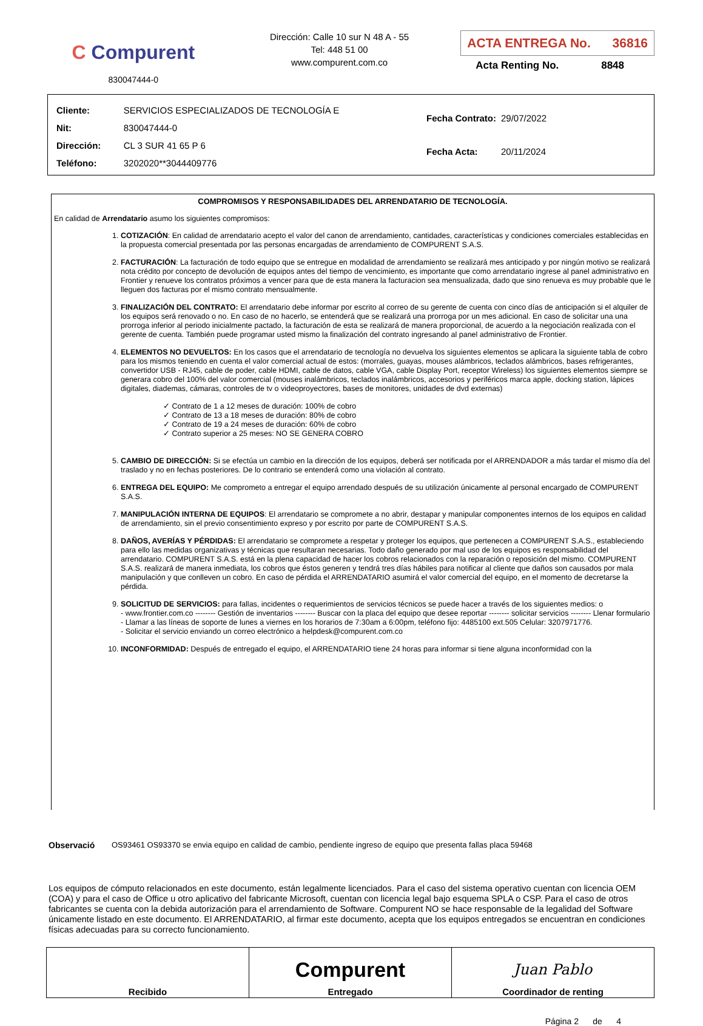C Compurent
830047444-0
Dirección: Calle 10 sur N 48 A - 55
Tel: 448 51 00
www.compurent.com.co
ACTA ENTREGA No. 36816
Acta Renting No. 8848
| Cliente: | SERVICIOS ESPECIALIZADOS DE TECNOLOGÍA E |
| Nit: | 830047444-0 |
| Dirección: | CL 3 SUR 41 65 P 6 |
| Teléfono: | 3202020**3044409776 |
| Fecha Contrato: | 29/07/2022 |
| Fecha Acta: | 20/11/2024 |
COMPROMISOS Y RESPONSABILIDADES DEL ARRENDATARIO DE TECNOLOGÍA.
En calidad de Arrendatario asumo los siguientes compromisos:
1. COTIZACIÓN: En calidad de arrendatario acepto el valor del canon de arrendamiento, cantidades, características y condiciones comerciales establecidas en la propuesta comercial presentada por las personas encargadas de arrendamiento de COMPURENT S.A.S.
2. FACTURACIÓN: La facturación de todo equipo que se entregue en modalidad de arrendamiento se realizará mes anticipado y por ningún motivo se realizará nota crédito por concepto de devolución de equipos antes del tiempo de vencimiento, es importante que como arrendatario ingrese al panel administrativo en Frontier y renueve los contratos próximos a vencer para que de esta manera la facturacion sea mensualizada, dado que sino renueva es muy probable que le lleguen dos facturas por el mismo contrato mensualmente.
3. FINALIZACIÓN DEL CONTRATO: El arrendatario debe informar por escrito al correo de su gerente de cuenta con cinco días de anticipación si el alquiler de los equipos será renovado o no. En caso de no hacerlo, se entenderá que se realizará una prorroga por un mes adicional. En caso de solicitar una una prorroga inferior al periodo inicialmente pactado, la facturación de esta se realizará de manera proporcional, de acuerdo a la negociación realizada con el gerente de cuenta. También puede programar usted mismo la finalización del contrato ingresando al panel administrativo de Frontier.
4. ELEMENTOS NO DEVUELTOS: En los casos que el arrendatario de tecnología no devuelva los siguientes elementos se aplicara la siguiente tabla de cobro para los mismos teniendo en cuenta el valor comercial actual de estos: (morrales, guayas, mouses alámbricos, teclados alámbricos, bases refrigerantes, convertidor USB - RJ45, cable de poder, cable HDMI, cable de datos, cable VGA, cable Display Port, receptor Wireless) los siguientes elementos siempre se generara cobro del 100% del valor comercial (mouses inalámbricos, teclados inalámbricos, accesorios y periféricos marca apple, docking station, lápices digitales, diademas, cámaras, controles de tv o videoproyectores, bases de monitores, unidades de dvd externas)
✓ Contrato de 1 a 12 meses de duración: 100% de cobro
✓ Contrato de 13 a 18 meses de duración: 80% de cobro
✓ Contrato de 19 a 24 meses de duración: 60% de cobro
✓ Contrato superior a 25 meses: NO SE GENERA COBRO
5. CAMBIO DE DIRECCIÓN: Si se efectúa un cambio en la dirección de los equipos, deberá ser notificada por el ARRENDADOR a más tardar el mismo día del traslado y no en fechas posteriores. De lo contrario se entenderá como una violación al contrato.
6. ENTREGA DEL EQUIPO: Me comprometo a entregar el equipo arrendado después de su utilización únicamente al personal encargado de COMPURENT S.A.S.
7. MANIPULACIÓN INTERNA DE EQUIPOS: El arrendatario se compromete a no abrir, destapar y manipular componentes internos de los equipos en calidad de arrendamiento, sin el previo consentimiento expreso y por escrito por parte de COMPURENT S.A.S.
8. DAÑOS, AVERÍAS Y PÉRDIDAS: El arrendatario se compromete a respetar y proteger los equipos, que pertenecen a COMPURENT S.A.S., estableciendo para ello las medidas organizativas y técnicas que resultaran necesarias. Todo daño generado por mal uso de los equipos es responsabilidad del arrendatario. COMPURENT S.A.S. está en la plena capacidad de hacer los cobros relacionados con la reparación o reposición del mismo. COMPURENT S.A.S. realizará de manera inmediata, los cobros que éstos generen y tendrá tres días hábiles para notificar al cliente que daños son causados por mala manipulación y que conlleven un cobro. En caso de pérdida el ARRENDATARIO asumirá el valor comercial del equipo, en el momento de decretarse la pérdida.
9. SOLICITUD DE SERVICIOS: para fallas, incidentes o requerimientos de servicios técnicos se puede hacer a través de los siguientes medios: o
- www.frontier.com.co -------- Gestión de inventarios -------- Buscar con la placa del equipo que desee reportar -------- solicitar servicios -------- Llenar formulario
- Llamar a las líneas de soporte de lunes a viernes en los horarios de 7:30am a 6:00pm, teléfono fijo: 4485100 ext.505 Celular: 3207971776.
- Solicitar el servicio enviando un correo electrónico a helpdesk@compurent.com.co
10. INCONFORMIDAD: Después de entregado el equipo, el ARRENDATARIO tiene 24 horas para informar si tiene alguna inconformidad con la
Observació OS93461 OS93370 se envia equipo en calidad de cambio, pendiente ingreso de equipo que presenta fallas placa 59468
Los equipos de cómputo relacionados en este documento, están legalmente licenciados. Para el caso del sistema operativo cuentan con licencia OEM (COA) y para el caso de Office u otro aplicativo del fabricante Microsoft, cuentan con licencia legal bajo esquema SPLA o CSP. Para el caso de otros fabricantes se cuenta con la debida autorización para el arrendamiento de Software. Compurent NO se hace responsable de la legalidad del Software únicamente listado en este documento. El ARRENDATARIO, al firmar este documento, acepta que los equipos entregados se encuentran en condiciones físicas adecuadas para su correcto funcionamiento.
| Recibido | Compurent Entregado | Juan Pablo Coordinador de renting |
Página 2 de 4